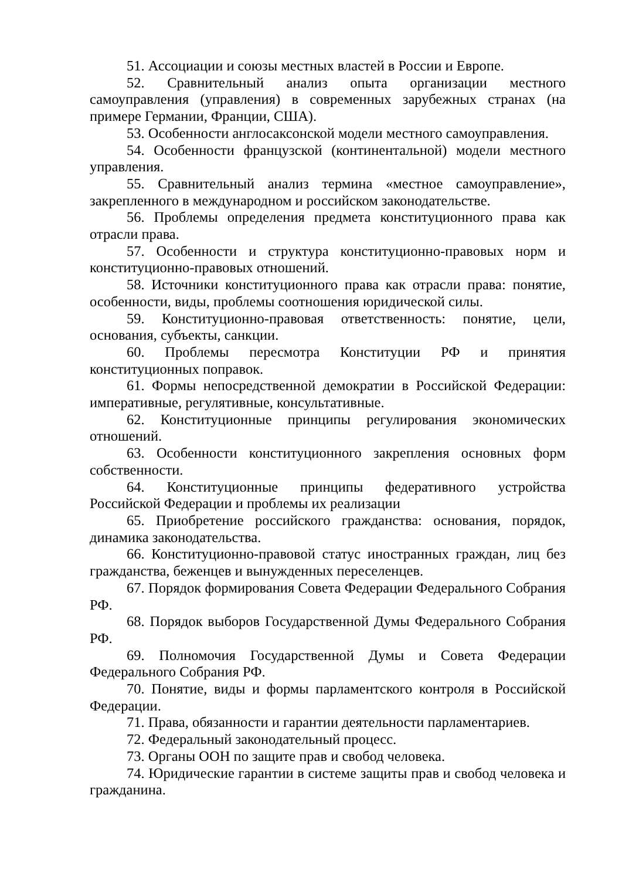51. Ассоциации и союзы местных властей в России и Европе.
52. Сравнительный анализ опыта организации местного самоуправления (управления) в современных зарубежных странах (на примере Германии, Франции, США).
53. Особенности англосаксонской модели местного самоуправления.
54. Особенности французской (континентальной) модели местного управления.
55. Сравнительный анализ термина «местное самоуправление», закрепленного в международном и российском законодательстве.
56. Проблемы определения предмета конституционного права как отрасли права.
57. Особенности и структура конституционно-правовых норм и конституционно-правовых отношений.
58. Источники конституционного права как отрасли права: понятие, особенности, виды, проблемы соотношения юридической силы.
59. Конституционно-правовая ответственность: понятие, цели, основания, субъекты, санкции.
60. Проблемы пересмотра Конституции РФ и принятия конституционных поправок.
61. Формы непосредственной демократии в Российской Федерации: императивные, регулятивные, консультативные.
62. Конституционные принципы регулирования экономических отношений.
63. Особенности конституционного закрепления основных форм собственности.
64. Конституционные принципы федеративного устройства Российской Федерации и проблемы их реализации
65. Приобретение российского гражданства: основания, порядок, динамика законодательства.
66. Конституционно-правовой статус иностранных граждан, лиц без гражданства, беженцев и вынужденных переселенцев.
67. Порядок формирования Совета Федерации Федерального Собрания РФ.
68. Порядок выборов Государственной Думы Федерального Собрания РФ.
69. Полномочия Государственной Думы и Совета Федерации Федерального Собрания РФ.
70. Понятие, виды и формы парламентского контроля в Российской Федерации.
71. Права, обязанности и гарантии деятельности парламентариев.
72. Федеральный законодательный процесс.
73. Органы ООН по защите прав и свобод человека.
74. Юридические гарантии в системе защиты прав и свобод человека и гражданина.